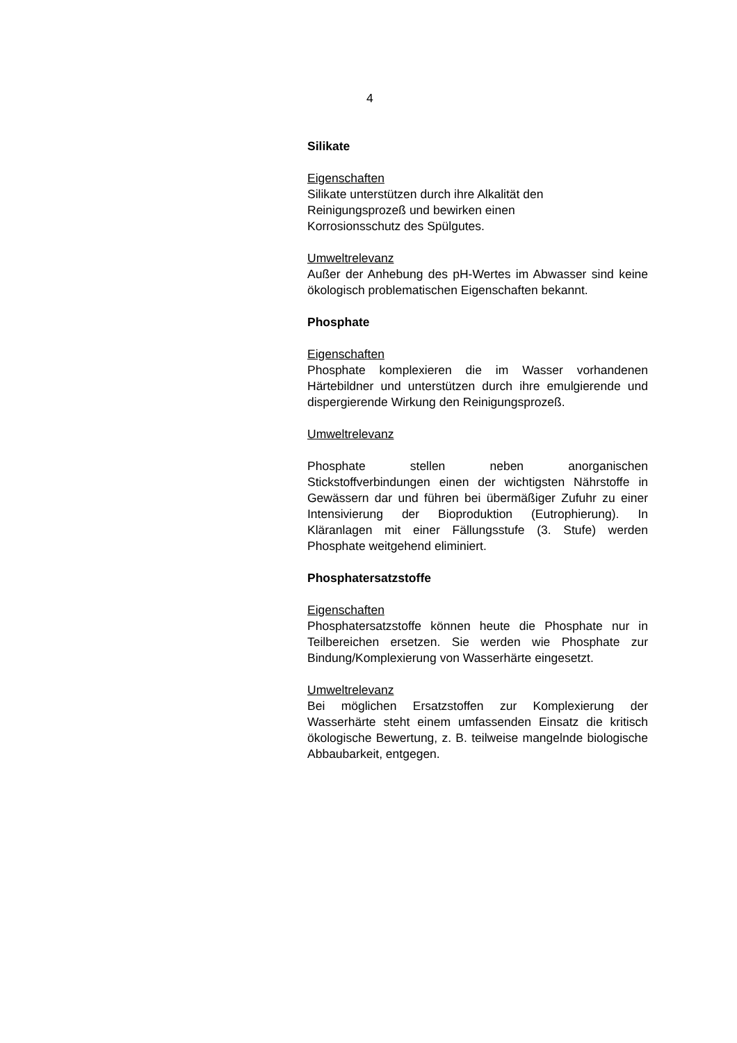4
Silikate
Eigenschaften
Silikate unterstützen durch ihre Alkalität den
Reinigungsprozeß und bewirken einen
Korrosionsschutz des Spülgutes.
Umweltrelevanz
Außer der Anhebung des pH-Wertes im Abwasser sind keine ökologisch problematischen Eigenschaften bekannt.
Phosphate
Eigenschaften
Phosphate komplexieren die im Wasser vorhandenen Härtebildner und unterstützen durch ihre emulgierende und dispergierende Wirkung den Reinigungsprozeß.
Umweltrelevanz
Phosphate stellen neben anorganischen Stickstoffverbindungen einen der wichtigsten Nährstoffe in Gewässern dar und führen bei übermäßiger Zufuhr zu einer Intensivierung der Bioproduktion (Eutrophierung). In Kläranlagen mit einer Fällungsstufe (3. Stufe) werden Phosphate weitgehend eliminiert.
Phosphatersatzstoffe
Eigenschaften
Phosphatersatzstoffe können heute die Phosphate nur in Teilbereichen ersetzen. Sie werden wie Phosphate zur Bindung/Komplexierung von Wasserhärte eingesetzt.
Umweltrelevanz
Bei möglichen Ersatzstoffen zur Komplexierung der Wasserhärte steht einem umfassenden Einsatz die kritisch ökologische Bewertung, z. B. teilweise mangelnde biologische Abbaubarkeit, entgegen.